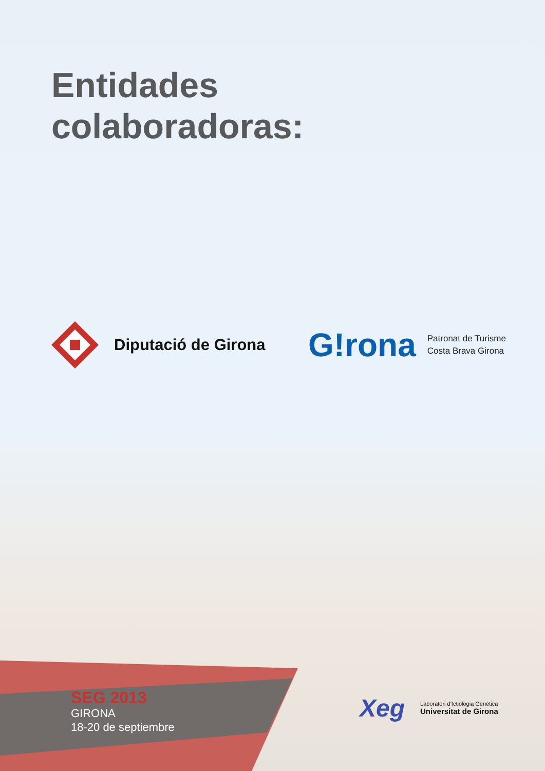Entidades
colaboradoras:
Diputació de Girona
G!rona
Patronat de Turisme
Costa Brava Girona
SEG 2013
GIRONA
18-20 de septiembre
Xeg
Laboratori d'Ictiologia Genètica
Universitat de Girona